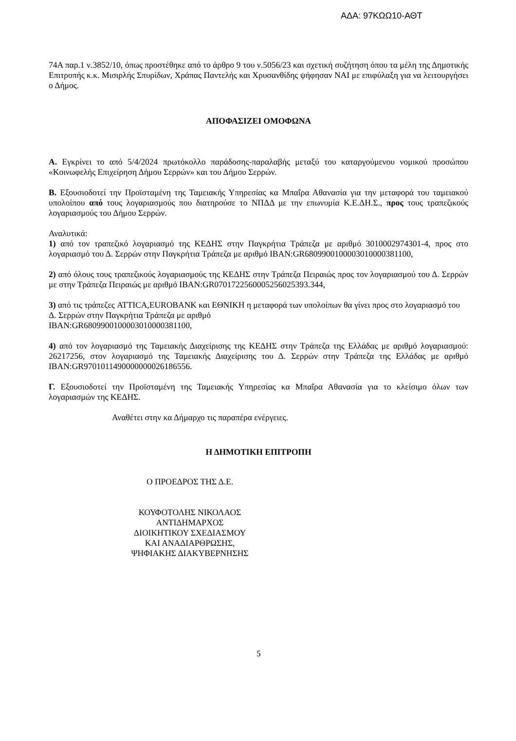ΑΔΑ: 97ΚΩΩ10-ΑΘΤ
74Α παρ.1 ν.3852/10, όπως προστέθηκε από το άρθρο 9 του ν.5056/23 και σχετική συζήτηση όπου τα μέλη της Δημοτικής Επιτροπής κ.κ. Μισιρλής Σπυρίδων, Χράπας Παντελής και Χρυσανθίδης ψήφησαν ΝΑΙ με επιφύλαξη για να λειτουργήσει ο Δήμος.
ΑΠΟΦΑΣΙΖΕΙ ΟΜΟΦΩΝΑ
Α. Εγκρίνει το από 5/4/2024 πρωτόκολλο παράδοσης-παραλαβής μεταξύ του καταργούμενου νομικού προσώπου «Κοινωφελής Επιχείρηση Δήμου Σερρών» και του Δήμου Σερρών.
Β. Εξουσιοδοτεί την Προϊσταμένη της Ταμειακής Υπηρεσίας κα Μπαΐρα Αθανασία για την μεταφορά του ταμειακού υπολοίπου από τους λογαριασμούς που διατηρούσε το ΝΠΔΔ με την επωνυμία Κ.Ε.ΔΗ.Σ., προς τους τραπεζικούς λογαριασμούς του Δήμου Σερρών.
Αναλυτικά:
1) από τον τραπεζικό λογαριασμό της ΚΕΔΗΣ στην Παγκρήτια Τράπεζα με αριθμό 3010002974301-4, προς στο λογαριασμό του Δ. Σερρών στην Παγκρήτια Τράπεζα με αριθμό IBAN:GR6809900100003010000381100,
2) από όλους τους τραπεζικούς λογαριασμούς της ΚΕΔΗΣ στην Τράπεζα Πειραιώς προς τον λογαριασμού του Δ. Σερρών με στην Τράπεζα Πειραιώς με αριθμό IBAN:GR0701722560005256025393.344,
3) από τις τράπεζες ATTICA,EUROBANK και ΕΘΝΙΚΗ η μεταφορά των υπολοίπων θα γίνει προς στο λογαριασμό του Δ. Σερρών στην Παγκρήτια Τράπεζα με αριθμό
IBAN:GR6809900100003010000381100,
4) από τον λογαριασμό της Ταμειακής Διαχείρισης της ΚΕΔΗΣ στην Τράπεζα της Ελλάδας με αριθμό λογαριασμού: 26217256, στον λογαριασμό της Ταμειακής Διαχείρισης του Δ. Σερρών στην Τράπεζα της Ελλάδας με αριθμό IBAN:GR9701011490000000026186556.
Γ. Εξουσιοδοτεί την Προϊσταμένη της Ταμειακής Υπηρεσίας κα Μπαΐρα Αθανασία για το κλείσιμο όλων των λογαριασμών της ΚΕΔΗΣ.
Αναθέτει στην κα Δήμαρχο τις παραπέρα ενέργειες.
Η ΔΗΜΟΤΙΚΗ ΕΠΙΤΡΟΠΗ
Ο ΠΡΟΕΔΡΟΣ ΤΗΣ Δ.Ε.
ΚΟΥΦΟΤΟΛΗΣ ΝΙΚΟΛΑΟΣ
ΑΝΤΙΔΗΜΑΡΧΟΣ
ΔΙΟΙΚΗΤΙΚΟΥ ΣΧΕΔΙΑΣΜΟΥ
ΚΑΙ ΑΝΑΔΙΑΡΘΡΩΣΗΣ,
ΨΗΦΙΑΚΗΣ ΔΙΑΚΥΒΕΡΝΗΣΗΣ
5